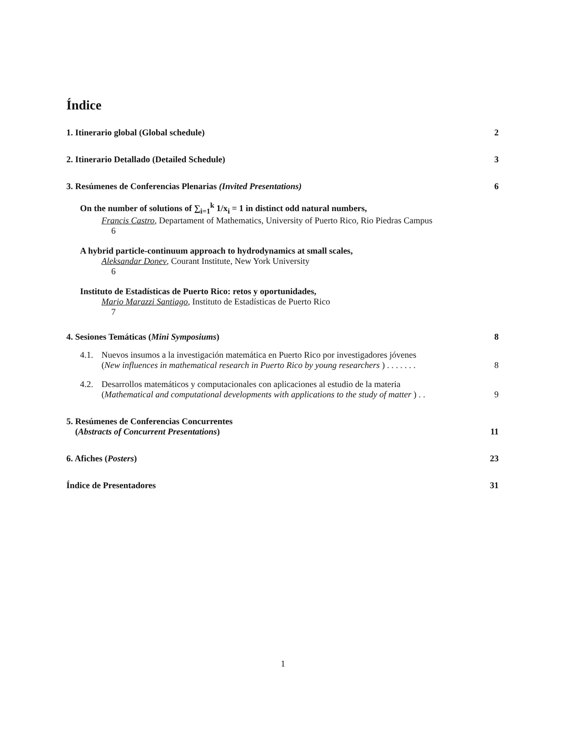Índice
1. Itinerario global (Global schedule) 2
2. Itinerario Detallado (Detailed Schedule) 3
3. Resúmenes de Conferencias Plenarias (Invited Presentations) 6
On the number of solutions of ∑<sub>i=1</sub><sup>k</sup> 1/x<sub>i</sub> = 1 in distinct odd natural numbers,
Francis Castro, Departament of Mathematics, University of Puerto Rico, Rio Piedras Campus
6
A hybrid particle-continuum approach to hydrodynamics at small scales,
Aleksandar Donev, Courant Institute, New York University
6
Instituto de Estadísticas de Puerto Rico: retos y oportunidades,
Mario Marazzi Santiago, Instituto de Estadísticas de Puerto Rico
7
4. Sesiones Temáticas (Mini Symposiums) 8
4.1. Nuevos insumos a la investigación matemática en Puerto Rico por investigadores jóvenes
(New influences in mathematical research in Puerto Rico by young researchers ) . . . . . . . 8
4.2. Desarrollos matemáticos y computacionales con aplicaciones al estudio de la materia
(Mathematical and computational developments with applications to the study of matter ) . . 9
5. Resúmenes de Conferencias Concurrentes
(Abstracts of Concurrent Presentations) 11
6. Afiches (Posters) 23
Índice de Presentadores 31
1